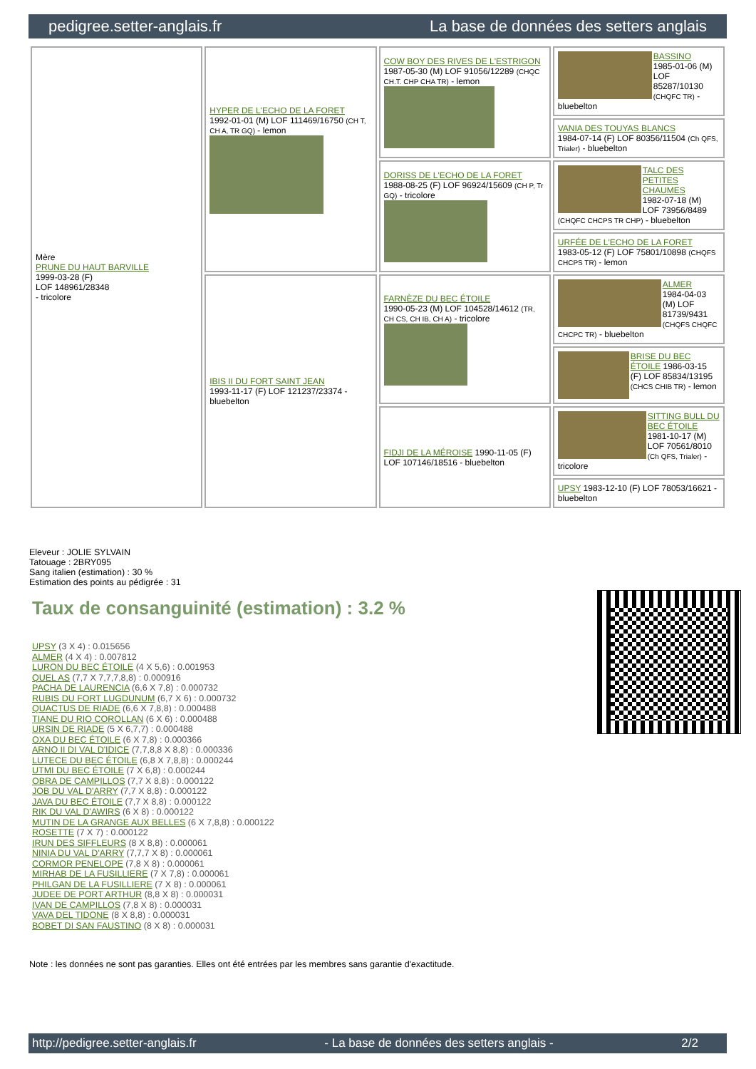pedigree.setter-anglais.fr La base de données des setters anglais
| Mère PRUNE DU HAUT BARVILLE 1999-03-28 (F) LOF 148961/28348 - tricolore | HYPER DE L'ECHO DE LA FORET 1992-01-01 (M) LOF 111469/16750 (CH T, CH A, TR GQ) - lemon | COW BOY DES RIVES DE L'ESTRIGON 1987-05-30 (M) LOF 91056/12289 (CHQC CH.T. CHP CHA TR) - lemon | BASSINO 1985-01-06 (M) LOF 85287/10130 (CHQFC TR) - bluebelton |
| | | | VANIA DES TOUYAS BLANCS 1984-07-14 (F) LOF 80356/11504 (Ch QFS, Trialer) - bluebelton |
| | | DORISS DE L'ECHO DE LA FORET 1988-08-25 (F) LOF 96924/15609 (CH P, Tr GQ) - tricolore | TALC DES PETITES CHAUMES 1982-07-18 (M) LOF 73956/8489 (CHQFC CHCPS TR CHP) - bluebelton |
| | | | URFÉE DE L'ECHO DE LA FORET 1983-05-12 (F) LOF 75801/10898 (CHQFS CHCPS TR) - lemon |
| | IBIS II DU FORT SAINT JEAN 1993-11-17 (F) LOF 121237/23374 - bluebelton | FARNÈZE DU BEC ÉTOILE 1990-05-23 (M) LOF 104528/14612 (TR, CH CS, CH IB, CH A) - tricolore | ALMER 1984-04-03 (M) LOF 81739/9431 (CHQFS CHQFC CHCPC TR) - bluebelton |
| | | | BRISE DU BEC ÉTOILE 1986-03-15 (F) LOF 85834/13195 (CHCS CHIB TR) - lemon |
| | | FIDJI DE LA MÉROISE 1990-11-05 (F) LOF 107146/18516 - bluebelton | SITTING BULL DU BEC ÉTOILE 1981-10-17 (M) LOF 70561/8010 (Ch QFS, Trialer) - tricolore |
| | | | UPSY 1983-12-10 (F) LOF 78053/16621 - bluebelton |
Eleveur : JOLIE SYLVAIN
Tatouage : 2BRY095
Sang italien (estimation) : 30 %
Estimation des points au pédigrée : 31
Taux de consanguinité (estimation) : 3.2 %
UPSY (3 X 4) : 0.015656
ALMER (4 X 4) : 0.007812
LURON DU BEC ÉTOILE (4 X 5,6) : 0.001953
QUEL AS (7,7 X 7,7,7,8,8) : 0.000916
PACHA DE LAURENCIA (6,6 X 7,8) : 0.000732
RUBIS DU FORT LUGDUNUM (6,7 X 6) : 0.000732
QUACTUS DE RIADE (6,6 X 7,8,8) : 0.000488
TIANE DU RIO COROLLAN (6 X 6) : 0.000488
URSIN DE RIADE (5 X 6,7,7) : 0.000488
OXA DU BEC ÉTOILE (6 X 7,8) : 0.000366
ARNO II DI VAL D'IDICE (7,7,8,8 X 8,8) : 0.000336
LUTECE DU BEC ÉTOILE (6,8 X 7,8,8) : 0.000244
UTMI DU BEC ÉTOILE (7 X 6,8) : 0.000244
OBRA DE CAMPILLOS (7,7 X 8,8) : 0.000122
JOB DU VAL D'ARRY (7,7 X 8,8) : 0.000122
JAVA DU BEC ÉTOILE (7,7 X 8,8) : 0.000122
RIK DU VAL D'AWIRS (6 X 8) : 0.000122
MUTIN DE LA GRANGE AUX BELLES (6 X 7,8,8) : 0.000122
ROSETTE (7 X 7) : 0.000122
IRUN DES SIFFLEURS (8 X 8,8) : 0.000061
NINIA DU VAL D'ARRY (7,7,7 X 8) : 0.000061
CORMOR PENELOPE (7,8 X 8) : 0.000061
MIRHAB DE LA FUSILLIERE (7 X 7,8) : 0.000061
PHILGAN DE LA FUSILLIERE (7 X 8) : 0.000061
JUDEE DE PORT ARTHUR (8,8 X 8) : 0.000031
IVAN DE CAMPILLOS (7,8 X 8) : 0.000031
VAVA DEL TIDONE (8 X 8,8) : 0.000031
BOBET DI SAN FAUSTINO (8 X 8) : 0.000031
Note : les données ne sont pas garanties. Elles ont été entrées par les membres sans garantie d'exactitude.
http://pedigree.setter-anglais.fr - La base de données des setters anglais - 2/2